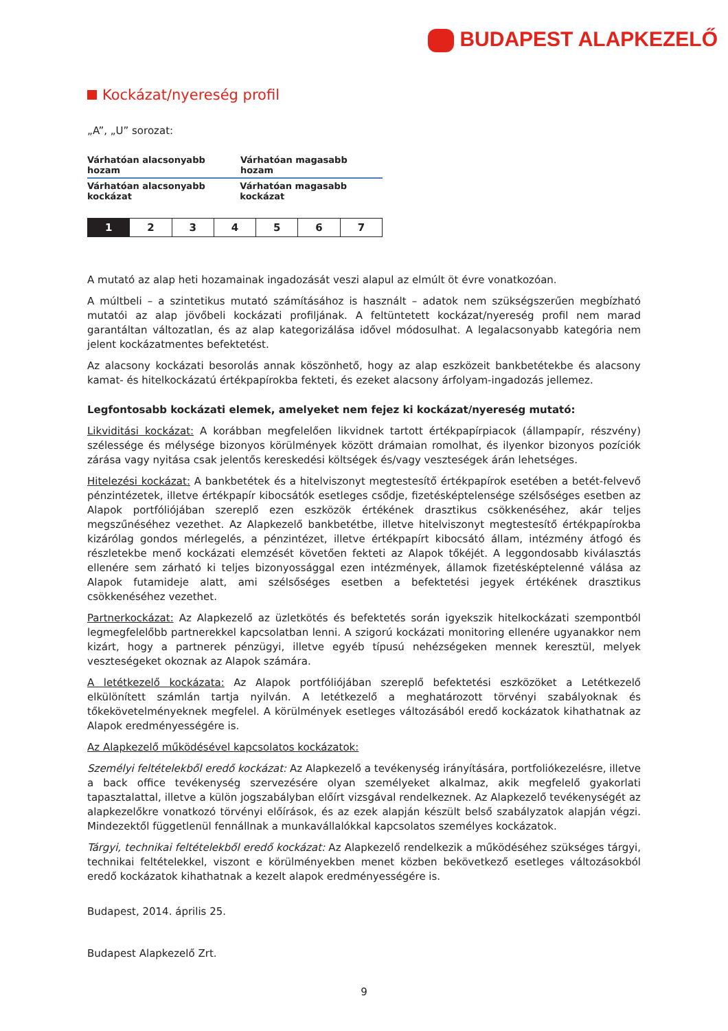BUDAPEST ALAPKEZELŐ
Kockázat/nyereség profil
„A”, „U” sorozat:
Várhatóan alacsonyabb hozam Várhatóan magasabb hozam
Várhatóan alacsonyabb kockázat Várhatóan magasabb kockázat
| 1 | 2 | 3 | 4 | 5 | 6 | 7 |
A mutató az alap heti hozamainak ingadozását veszi alapul az elmúlt öt évre vonatkozóan.
A múltbeli – a szintetikus mutató számításához is használt – adatok nem szükségszerűen megbízható mutatói az alap jövőbeli kockázati profiljának. A feltüntetett kockázat/nyereség profil nem marad garantáltan változatlan, és az alap kategorizálása idővel módosulhat. A legalacsonyabb kategória nem jelent kockázatmentes befektetést.
Az alacsony kockázati besorolás annak köszönhető, hogy az alap eszközeit bankbetétekbe és alacsony kamat- és hitelkockázatú értékpapírokba fekteti, és ezeket alacsony árfolyam-ingadozás jellemez.
Legfontosabb kockázati elemek, amelyeket nem fejez ki kockázat/nyereség mutató:
Likviditási kockázat: A korábban megfelelően likvidnek tartott értékpapírpiacok (állampapír, részvény) szélessége és mélysége bizonyos körülmények között drámaian romolhat, és ilyenkor bizonyos pozíciók zárása vagy nyitása csak jelentős kereskedési költségek és/vagy veszteségek árán lehetséges.
Hitelezési kockázat: A bankbetétek és a hitelviszonyt megtestesítő értékpapírok esetében a betét-felvevő pénzintézetek, illetve értékpapír kibocsátók esetleges csődje, fizetésképtelensége szélsőséges esetben az Alapok portfóliójában szereplő ezen eszközök értékének drasztikus csökkenéséhez, akár teljes megszűnéséhez vezethet. Az Alapkezelő bankbetétbe, illetve hitelviszonyt megtestesítő értékpapírokba kizárólag gondos mérlegelés, a pénzintézet, illetve értékpapírt kibocsátó állam, intézmény átfogó és részletekbe menő kockázati elemzését követően fekteti az Alapok tőkéjét. A leggondosabb kiválasztás ellenére sem zárható ki teljes bizonyossággal ezen intézmények, államok fizetésképtelenné válása az Alapok futamideje alatt, ami szélsőséges esetben a befektetési jegyek értékének drasztikus csökkenéséhez vezethet.
Partnerkockázat: Az Alapkezelő az üzletkötés és befektetés során igyekszik hitelkockázati szempontból legmegfelelőbb partnerekkel kapcsolatban lenni. A szigorú kockázati monitoring ellenére ugyanakkor nem kizárt, hogy a partnerek pénzügyi, illetve egyéb típusú nehézségeken mennek keresztül, melyek veszteségeket okoznak az Alapok számára.
A letétkezelő kockázata: Az Alapok portfóliójában szereplő befektetési eszközöket a Letétkezelő elkülönített számlán tartja nyilván. A letétkezelő a meghatározott törvényi szabályoknak és tőkekövetelményeknek megfelel. A körülmények esetleges változásából eredő kockázatok kihathatnak az Alapok eredményességére is.
Az Alapkezelő működésével kapcsolatos kockázatok:
Személyi feltételekből eredő kockázat: Az Alapkezelő a tevékenység irányítására, portfoliókezelésre, illetve a back office tevékenység szervezésére olyan személyeket alkalmaz, akik megfelelő gyakorlati tapasztalattal, illetve a külön jogszabályban előírt vizsgával rendelkeznek. Az Alapkezelő tevékenységét az alapkezelőkre vonatkozó törvényi előírások, és az ezek alapján készült belső szabályzatok alapján végzi. Mindezektől függetlenül fennállnak a munkavállalókkal kapcsolatos személyes kockázatok.
Tárgyi, technikai feltételekből eredő kockázat: Az Alapkezelő rendelkezik a működéséhez szükséges tárgyi, technikai feltételekkel, viszont e körülményekben menet közben bekövetkező esetleges változásokból eredő kockázatok kihathatnak a kezelt alapok eredményességére is.
Budapest, 2014. április 25.
Budapest Alapkezelő Zrt.
9